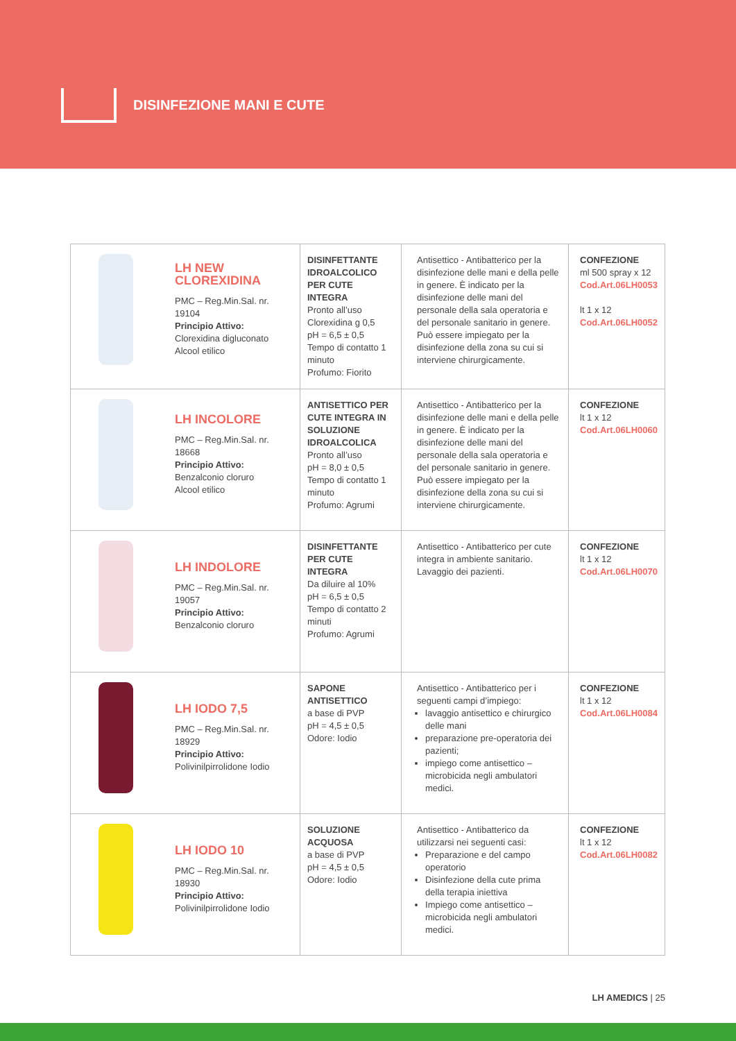DISINFEZIONE MANI E CUTE
| LH NEW CLOREXIDINA PMC – Reg.Min.Sal. nr. 19104 Principio Attivo: Clorexidina digluconato Alcool etilico | DISINFETTANTE IDROALCOLICO PER CUTE INTEGRA Pronto all’uso Clorexidina g 0,5 pH = 6,5 ± 0,5 Tempo di contatto 1 minuto Profumo: Fiorito | Antisettico - Antibatterico per la disinfezione delle mani e della pelle in genere. È indicato per la disinfezione delle mani del personale della sala operatoria e del personale sanitario in genere. Può essere impiegato per la disinfezione della zona su cui si interviene chirurgicamente. | CONFEZIONE ml 500 spray x 12 Cod.Art.06LH0053 lt 1 x 12 Cod.Art.06LH0052 |
| LH INCOLORE PMC – Reg.Min.Sal. nr. 18668 Principio Attivo: Benzalconio cloruro Alcool etilico | ANTISETTICO PER CUTE INTEGRA IN SOLUZIONE IDROALCOLICA Pronto all’uso pH = 8,0 ± 0,5 Tempo di contatto 1 minuto Profumo: Agrumi | Antisettico - Antibatterico per la disinfezione delle mani e della pelle in genere. È indicato per la disinfezione delle mani del personale della sala operatoria e del personale sanitario in genere. Può essere impiegato per la disinfezione della zona su cui si interviene chirurgicamente. | CONFEZIONE lt 1 x 12 Cod.Art.06LH0060 |
| LH INDOLORE PMC – Reg.Min.Sal. nr. 19057 Principio Attivo: Benzalconio cloruro | DISINFETTANTE PER CUTE INTEGRA Da diluire al 10% pH = 6,5 ± 0,5 Tempo di contatto 2 minuti Profumo: Agrumi | Antisettico - Antibatterico per cute integra in ambiente sanitario. Lavaggio dei pazienti. | CONFEZIONE lt 1 x 12 Cod.Art.06LH0070 |
| LH IODO 7,5 PMC – Reg.Min.Sal. nr. 18929 Principio Attivo: Polivinilpirrolidone Iodio | SAPONE ANTISETTICO a base di PVP pH = 4,5 ± 0,5 Odore: Iodio | Antisettico - Antibatterico per i seguenti campi d’impiego: lavaggio antisettico e chirurgico delle mani preparazione pre-operatoria dei pazienti; impiego come antisettico – microbicida negli ambulatori medici. | CONFEZIONE lt 1 x 12 Cod.Art.06LH0084 |
| LH IODO 10 PMC – Reg.Min.Sal. nr. 18930 Principio Attivo: Polivinilpirrolidone Iodio | SOLUZIONE ACQUOSA a base di PVP pH = 4,5 ± 0,5 Odore: Iodio | Antisettico - Antibatterico da utilizzarsi nei seguenti casi: Preparazione e del campo operatorio Disinfezione della cute prima della terapia iniettiva Impiego come antisettico – microbicida negli ambulatori medici. | CONFEZIONE lt 1 x 12 Cod.Art.06LH0082 |
LH AMEDICS | 25